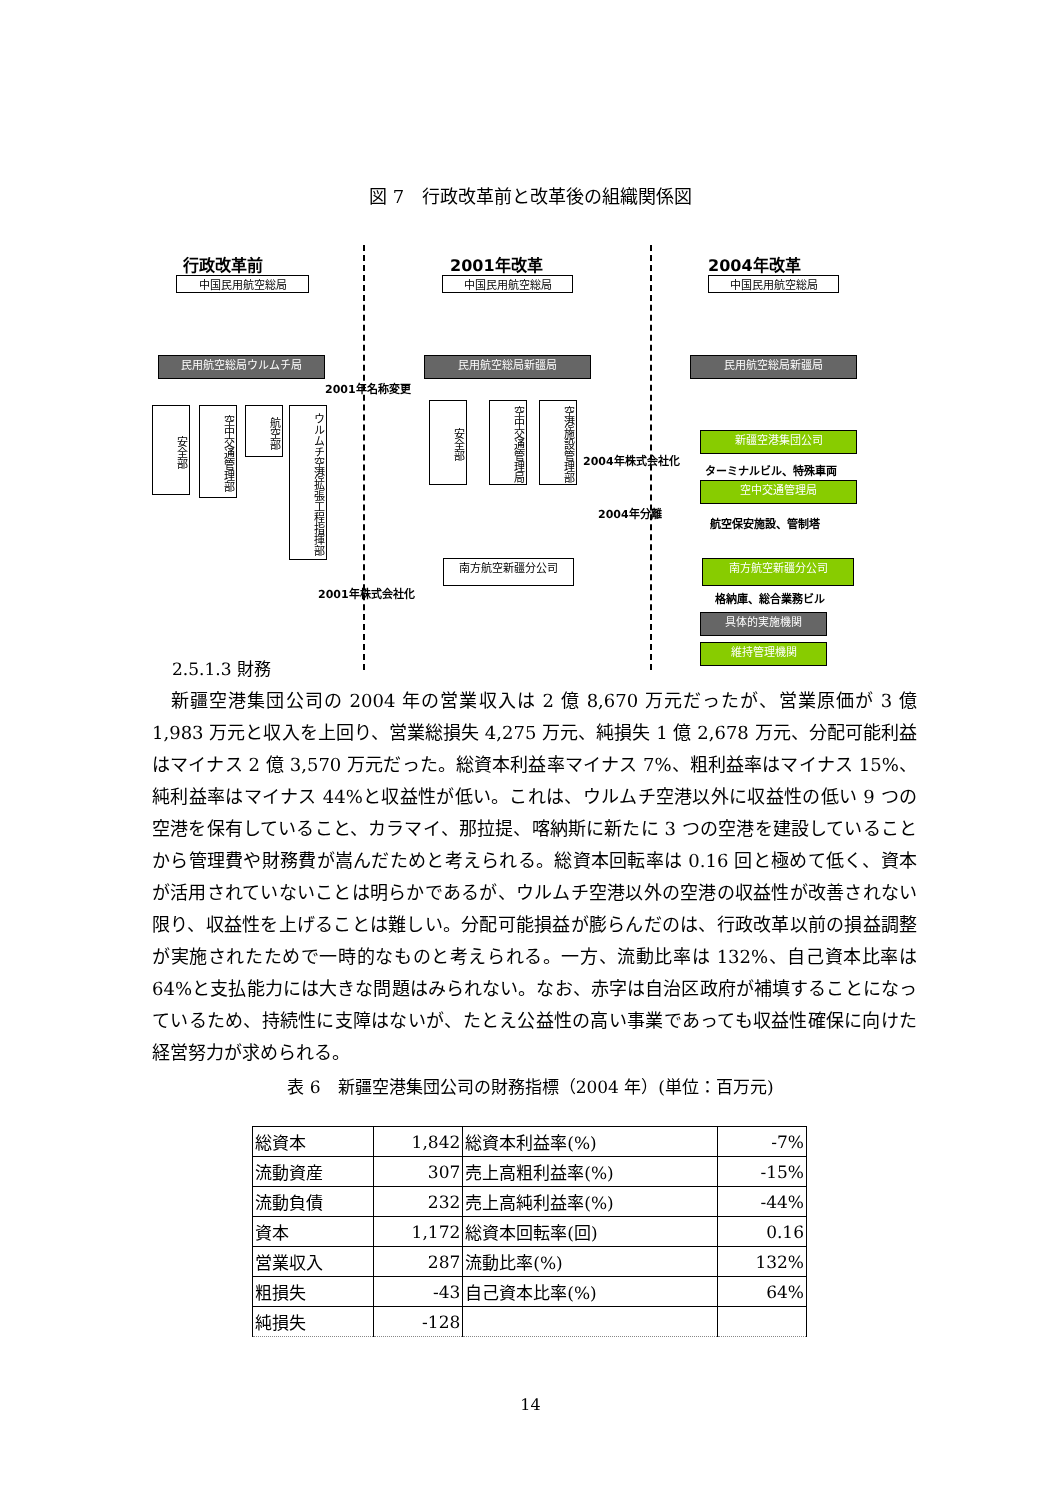図 7　行政改革前と改革後の組織関係図
行政改革前 2001年改革 2004年改革
中国民用航空総局 中国民用航空総局 中国民用航空総局
民用航空総局ウルムチ局 民用航空総局新疆局 民用航空総局新疆局
2001年名称変更
安全部
空中交通管理部
航空部
ウルムチ空港拡張工程指揮部
安全部
空中交通管理局
空港施設管理部
新疆空港集団公司
2004年株式会社化
ターミナルビル、特殊車両
空中交通管理局
2004年分離
航空保安施設、管制塔
南方航空新疆分公司 南方航空新疆分公司
2001年株式会社化 格納庫、総合業務ビル
具体的実施機関
維持管理機関
2.5.1.3 財務
　新疆空港集団公司の 2004 年の営業収入は 2 億 8,670 万元だったが、営業原価が 3 億 1,983 万元と収入を上回り、営業総損失 4,275 万元、純損失 1 億 2,678 万元、分配可能利益はマイナス 2 億 3,570 万元だった。総資本利益率マイナス 7%、粗利益率はマイナス 15%、純利益率はマイナス 44%と収益性が低い。これは、ウルムチ空港以外に収益性の低い 9 つの空港を保有していること、カラマイ、那拉提、喀納斯に新たに 3 つの空港を建設していることから管理費や財務費が嵩んだためと考えられる。総資本回転率は 0.16 回と極めて低く、資本が活用されていないことは明らかであるが、ウルムチ空港以外の空港の収益性が改善されない限り、収益性を上げることは難しい。分配可能損益が膨らんだのは、行政改革以前の損益調整が実施されたためで一時的なものと考えられる。一方、流動比率は 132%、自己資本比率は 64%と支払能力には大きな問題はみられない。なお、赤字は自治区政府が補填することになっているため、持続性に支障はないが、たとえ公益性の高い事業であっても収益性確保に向けた経営努力が求められる。
表 6　新疆空港集団公司の財務指標（2004 年）(単位：百万元)
| 総資本 | 1,842 | 総資本利益率(%) | -7% |
| 流動資産 | 307 | 売上高粗利益率(%) | -15% |
| 流動負債 | 232 | 売上高純利益率(%) | -44% |
| 資本 | 1,172 | 総資本回転率(回) | 0.16 |
| 営業収入 | 287 | 流動比率(%) | 132% |
| 粗損失 | -43 | 自己資本比率(%) | 64% |
| 純損失 | -128 | | |
14